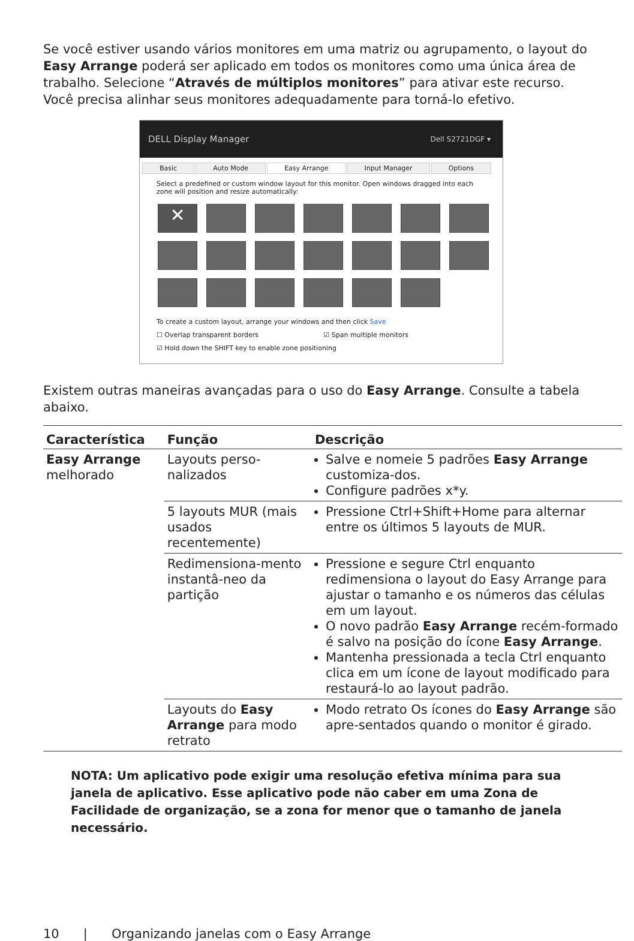Se você estiver usando vários monitores em uma matriz ou agrupamento, o layout do Easy Arrange poderá ser aplicado em todos os monitores como uma única área de trabalho. Selecione “Através de múltiplos monitores” para ativar este recurso. Você precisa alinhar seus monitores adequadamente para torná-lo efetivo.
DELL Display Manager Dell S2721DGF ▾
Basic Auto Mode Easy Arrange Input Manager Options
Select a predefined or custom window layout for this monitor. Open windows dragged into each zone will position and resize automatically:
✕
To create a custom layout, arrange your windows and then click Save
☐ Overlap transparent borders ☑ Span multiple monitors
☑ Hold down the SHIFT key to enable zone positioning
Existem outras maneiras avançadas para o uso do Easy Arrange. Consulte a tabela abaixo.
| Característica | Função | Descrição |
| --- | --- | --- |
| Easy Arrange melhorado | Layouts perso-nalizados | Salve e nomeie 5 padrões Easy Arrange customiza-dos. Configure padrões x*y. |
| | 5 layouts MUR (mais usados recentemente) | Pressione Ctrl+Shift+Home para alternar entre os últimos 5 layouts de MUR. |
| | Redimensiona-mento instantâ-neo da partição | Pressione e segure Ctrl enquanto redimensiona o layout do Easy Arrange para ajustar o tamanho e os números das células em um layout. O novo padrão Easy Arrange recém-formado é salvo na posição do ícone Easy Arrange . Mantenha pressionada a tecla Ctrl enquanto clica em um ícone de layout modificado para restaurá-lo ao layout padrão. |
| | Layouts do Easy Arrange para modo retrato | Modo retrato Os ícones do Easy Arrange são apre-sentados quando o monitor é girado. |
NOTA: Um aplicativo pode exigir uma resolução efetiva mínima para sua janela de aplicativo. Esse aplicativo pode não caber em uma Zona de Facilidade de organização, se a zona for menor que o tamanho de janela necessário.
10 | Organizando janelas com o Easy Arrange